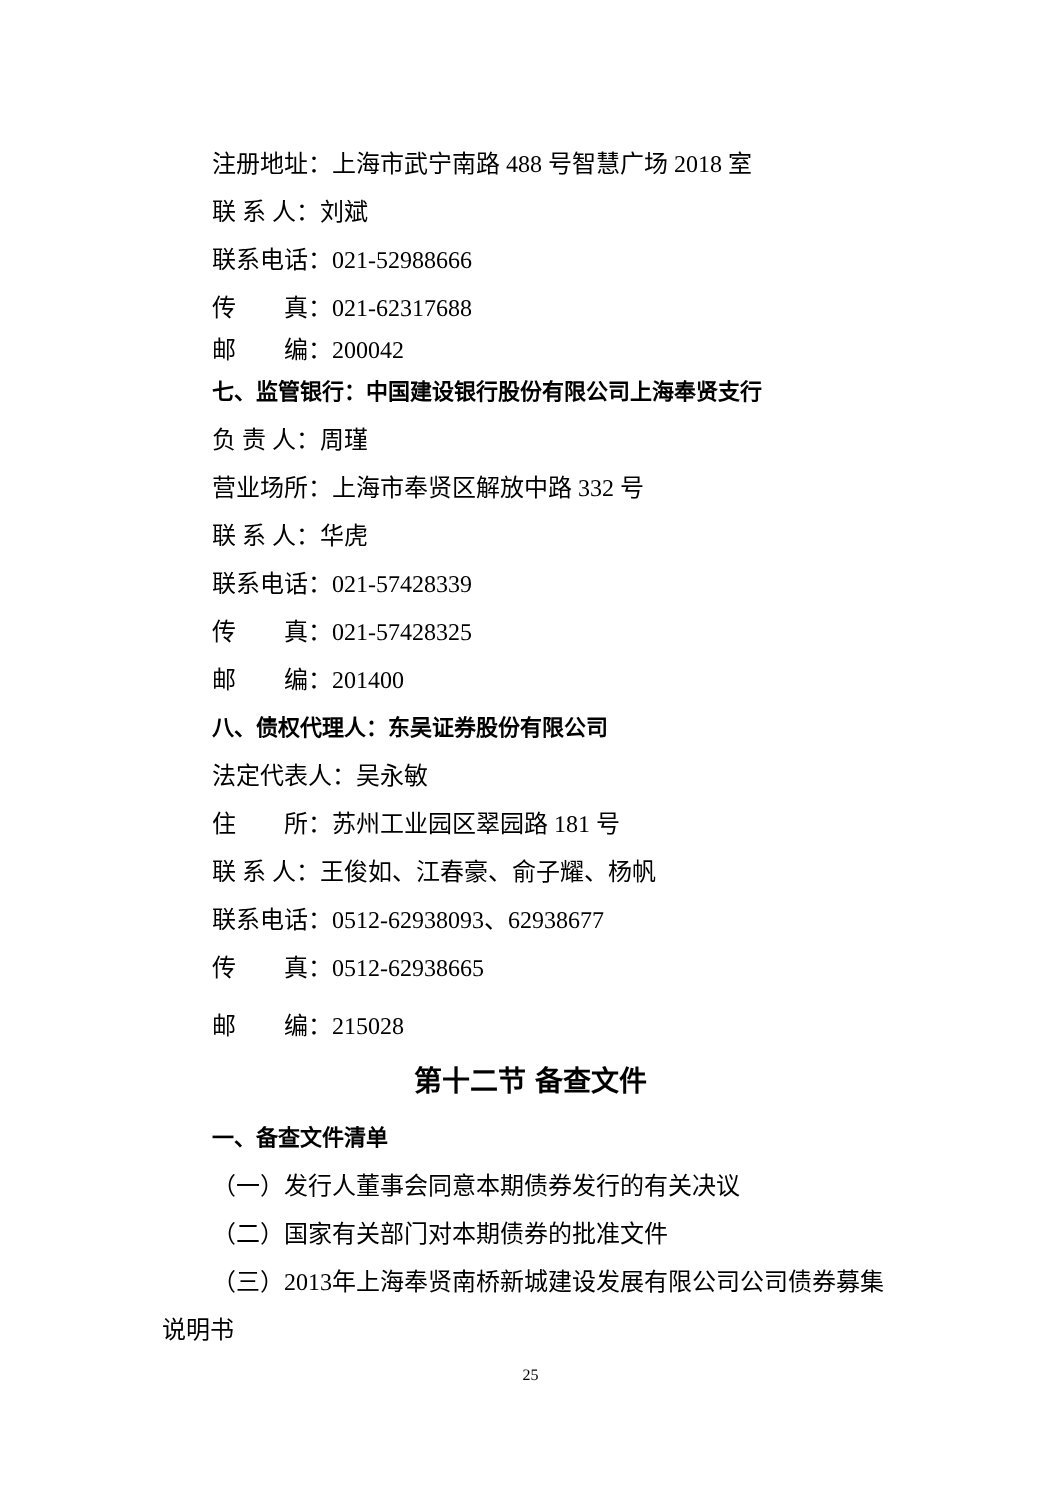注册地址：上海市武宁南路 488 号智慧广场 2018 室
联 系 人：刘斌
联系电话：021-52988666
传　　真：021-62317688
邮　　编：200042
七、监管银行：中国建设银行股份有限公司上海奉贤支行
负 责 人：周瑾
营业场所：上海市奉贤区解放中路 332 号
联 系 人：华虎
联系电话：021-57428339
传　　真：021-57428325
邮　　编：201400
八、债权代理人：东吴证券股份有限公司
法定代表人：吴永敏
住　　所：苏州工业园区翠园路 181 号
联 系 人：王俊如、江春豪、俞子耀、杨帆
联系电话：0512-62938093、62938677
传　　真：0512-62938665
邮　　编：215028
第十二节 备查文件
一、备查文件清单
（一）发行人董事会同意本期债券发行的有关决议
（二）国家有关部门对本期债券的批准文件
（三）2013年上海奉贤南桥新城建设发展有限公司公司债券募集
说明书
25